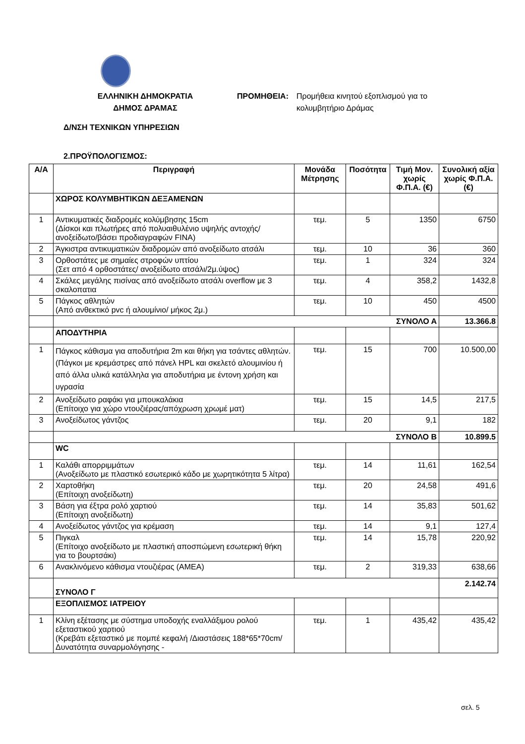ΕΛΛΗΝΙΚΗ ΔΗΜΟΚΡΑΤΙΑ
ΔΗΜΟΣ ΔΡΑΜΑΣ
ΠΡΟΜΗΘΕΙΑ: Προμήθεια κινητού εξοπλισμού για το κολυμβητήριο Δράμας
Δ/ΝΣΗ ΤΕΧΝΙΚΩΝ ΥΠΗΡΕΣΙΩΝ
2.ΠΡΟΫΠΟΛΟΓΙΣΜΟΣ:
| Α/Α | Περιγραφή | Μονάδα Μέτρησης | Ποσότητα | Τιμή Μον. χωρίς Φ.Π.Α. (€) | Συνολική αξία χωρίς Φ.Π.Α. (€) |
| --- | --- | --- | --- | --- | --- |
| | ΧΩΡΟΣ ΚΟΛΥΜΒΗΤΙΚΩΝ ΔΕΞΑΜΕΝΩΝ | | | | |
| 1 | Αντικυματικές διαδρομές κολύμβησης 15cm (Δίσκοι και πλωτήρες από πολυαιθυλένιο υψηλής αντοχής/ανοξείδωτο/βάσει προδιαγραφών FINA) | τεμ. | 5 | 1350 | 6750 |
| 2 | Άγκιστρα αντικυματικών διαδρομών από ανοξείδωτο ατσάλι | τεμ. | 10 | 36 | 360 |
| 3 | Ορθοστάτες με σημαίες στροφών υπτίου (Σετ από 4 ορθοστάτες/ ανοξείδωτο ατσάλι/2μ.ύψος) | τεμ. | 1 | 324 | 324 |
| 4 | Σκάλες μεγάλης πισίνας από ανοξείδωτο ατσάλι overflow με 3 σκαλοπατια | τεμ. | 4 | 358,2 | 1432,8 |
| 5 | Πάγκος αθλητών (Από ανθεκτικό pvc ή αλουμίνιο/ μήκος 2μ.) | τεμ. | 10 | 450 | 4500 |
| | ΣΥΝΟΛΟ Α | | | | 13.366.8 |
| | ΑΠΟΔΥΤΗΡΙΑ | | | | |
| 1 | Πάγκος κάθισμα για αποδυτήρια 2m και θήκη για τσάντες αθλητών. (Πάγκοι με κρεμάστρες από πάνελ HPL και σκελετό αλουμινίου ή από άλλα υλικά κατάλληλα για αποδυτήρια με έντονη χρήση και υγρασία | τεμ. | 15 | 700 | 10.500,00 |
| 2 | Ανοξείδωτο ραφάκι για μπουκαλάκια (Επίτοιχο για χώρο ντουζιέρας/απόχρωση χρωμέ ματ) | τεμ. | 15 | 14,5 | 217,5 |
| 3 | Ανοξείδωτος γάντζος | τεμ. | 20 | 9,1 | 182 |
| | ΣΥΝΟΛΟ Β | | | | 10.899.5 |
| | WC | | | | |
| 1 | Καλάθι απορριμμάτων (Ανοξείδωτο με πλαστικό εσωτερικό κάδο με χωρητικότητα 5 λίτρα) | τεμ. | 14 | 11,61 | 162,54 |
| 2 | Χαρτοθήκη (Επίτοιχη ανοξείδωτη) | τεμ. | 20 | 24,58 | 491,6 |
| 3 | Βάση για έξτρα ρολό χαρτιού (Επίτοιχη ανοξείδωτη) | τεμ. | 14 | 35,83 | 501,62 |
| 4 | Ανοξείδωτος γάντζος για κρέμαση | τεμ. | 14 | 9,1 | 127,4 |
| 5 | Πιγκαλ (Επίτοιχο ανοξείδωτο με πλαστική αποσπώμενη εσωτερική θήκη για το βουρτσάκι) | τεμ. | 14 | 15,78 | 220,92 |
| 6 | Ανακλινόμενο κάθισμα ντουζιέρας (ΑΜΕΑ) | τεμ. | 2 | 319,33 | 638,66 |
| | ΣΥΝΟΛΟ Γ | | | | 2.142.74 |
| | ΕΞΟΠΛΙΣΜΟΣ ΙΑΤΡΕΙΟΥ | | | | |
| 1 | Κλίνη εξέτασης με σύστημα υποδοχής εναλλάξιμου ρολού εξεταστικού χαρτιού (Κρεβάτι εξεταστικό με πομπέ κεφαλή /Διαστάσεις 188*65*70cm/Δυνατότητα συναρμολόγησης - | τεμ. | 1 | 435,42 | 435,42 |
σελ. 5